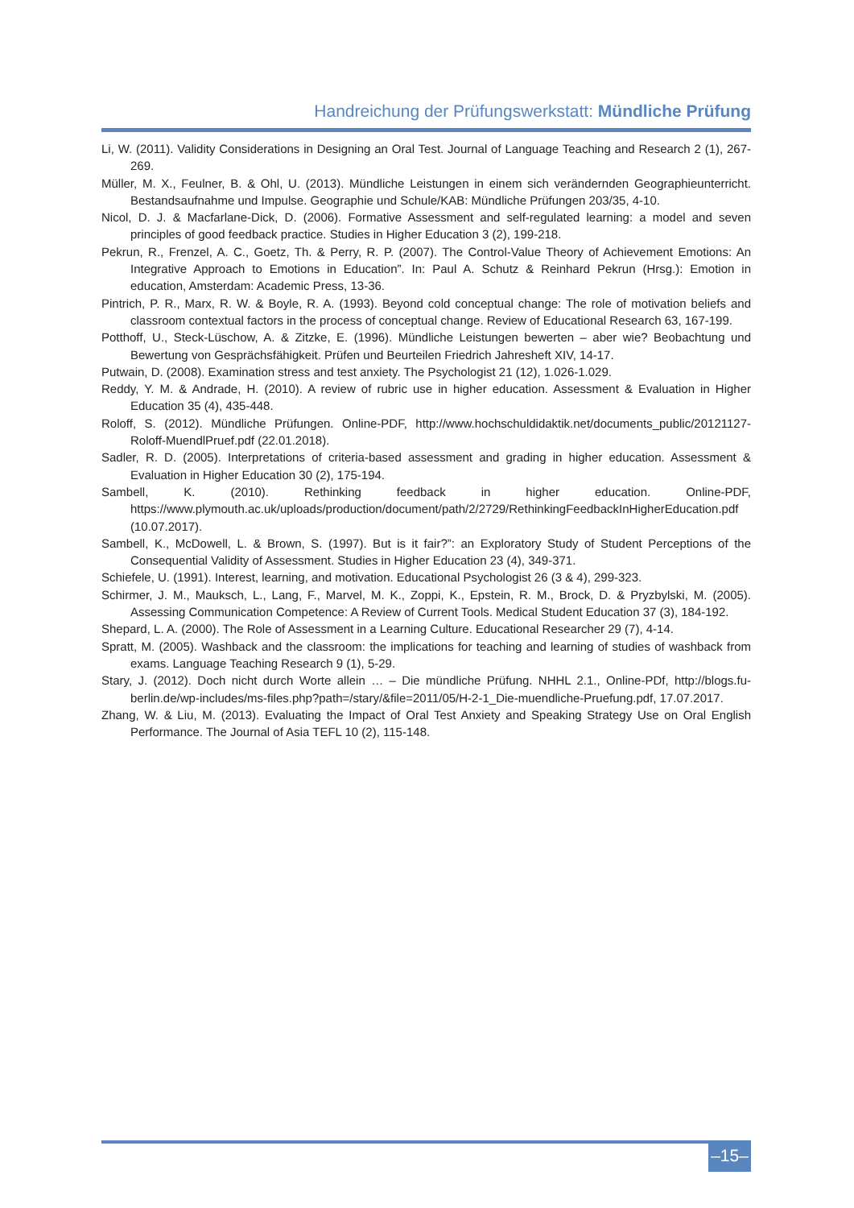Handreichung der Prüfungswerkstatt: Mündliche Prüfung
Li, W. (2011). Validity Considerations in Designing an Oral Test. Journal of Language Teaching and Research 2 (1), 267-269.
Müller, M. X., Feulner, B. & Ohl, U. (2013). Mündliche Leistungen in einem sich verändernden Geographieunterricht. Bestandsaufnahme und Impulse. Geographie und Schule/KAB: Mündliche Prüfungen 203/35, 4-10.
Nicol, D. J. & Macfarlane-Dick, D. (2006). Formative Assessment and self-regulated learning: a model and seven principles of good feedback practice. Studies in Higher Education 3 (2), 199-218.
Pekrun, R., Frenzel, A. C., Goetz, Th. & Perry, R. P. (2007). The Control-Value Theory of Achievement Emotions: An Integrative Approach to Emotions in Education”. In: Paul A. Schutz & Reinhard Pekrun (Hrsg.): Emotion in education, Amsterdam: Academic Press, 13-36.
Pintrich, P. R., Marx, R. W. & Boyle, R. A. (1993). Beyond cold conceptual change: The role of motivation beliefs and classroom contextual factors in the process of conceptual change. Review of Educational Research 63, 167-199.
Potthoff, U., Steck-Lüschow, A. & Zitzke, E. (1996). Mündliche Leistungen bewerten – aber wie? Beobachtung und Bewertung von Gesprächsfähigkeit. Prüfen und Beurteilen Friedrich Jahresheft XIV, 14-17.
Putwain, D. (2008). Examination stress and test anxiety. The Psychologist 21 (12), 1.026-1.029.
Reddy, Y. M. & Andrade, H. (2010). A review of rubric use in higher education. Assessment & Evaluation in Higher Education 35 (4), 435-448.
Roloff, S. (2012). Mündliche Prüfungen. Online-PDF, http://www.hochschuldidaktik.net/documents_public/20121127-Roloff-MuendlPruef.pdf (22.01.2018).
Sadler, R. D. (2005). Interpretations of criteria-based assessment and grading in higher education. Assessment & Evaluation in Higher Education 30 (2), 175-194.
Sambell, K. (2010). Rethinking feedback in higher education. Online-PDF, https://www.plymouth.ac.uk/uploads/production/document/path/2/2729/RethinkingFeedbackInHigherEducation.pdf (10.07.2017).
Sambell, K., McDowell, L. & Brown, S. (1997). But is it fair?”: an Exploratory Study of Student Perceptions of the Consequential Validity of Assessment. Studies in Higher Education 23 (4), 349-371.
Schiefele, U. (1991). Interest, learning, and motivation. Educational Psychologist 26 (3 & 4), 299-323.
Schirmer, J. M., Mauksch, L., Lang, F., Marvel, M. K., Zoppi, K., Epstein, R. M., Brock, D. & Pryzbylski, M. (2005). Assessing Communication Competence: A Review of Current Tools. Medical Student Education 37 (3), 184-192.
Shepard, L. A. (2000). The Role of Assessment in a Learning Culture. Educational Researcher 29 (7), 4-14.
Spratt, M. (2005). Washback and the classroom: the implications for teaching and learning of studies of washback from exams. Language Teaching Research 9 (1), 5-29.
Stary, J. (2012). Doch nicht durch Worte allein … – Die mündliche Prüfung. NHHL 2.1., Online-PDf, http://blogs.fu-berlin.de/wp-includes/ms-files.php?path=/stary/&file=2011/05/H-2-1_Die-muendliche-Pruefung.pdf, 17.07.2017.
Zhang, W. & Liu, M. (2013). Evaluating the Impact of Oral Test Anxiety and Speaking Strategy Use on Oral English Performance. The Journal of Asia TEFL 10 (2), 115-148.
–15–